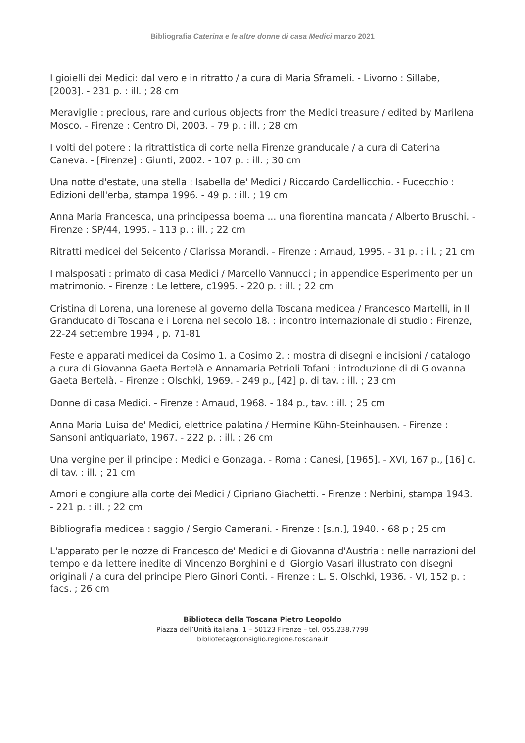Bibliografia Caterina e le altre donne di casa Medici marzo 2021
I gioielli dei Medici: dal vero e in ritratto / a cura di Maria Sframeli. - Livorno : Sillabe, [2003]. - 231 p. : ill. ; 28 cm
Meraviglie : precious, rare and curious objects from the Medici treasure / edited by Marilena Mosco. - Firenze : Centro Di, 2003. - 79 p. : ill. ; 28 cm
I volti del potere : la ritrattistica di corte nella Firenze granducale / a cura di Caterina Caneva. - [Firenze] : Giunti, 2002. - 107 p. : ill. ; 30 cm
Una notte d'estate, una stella : Isabella de' Medici / Riccardo Cardellicchio. - Fucecchio : Edizioni dell'erba, stampa 1996. - 49 p. : ill. ; 19 cm
Anna Maria Francesca, una principessa boema ... una fiorentina mancata / Alberto Bruschi. -Firenze : SP/44, 1995. - 113 p. : ill. ; 22 cm
Ritratti medicei del Seicento / Clarissa Morandi. - Firenze : Arnaud, 1995. - 31 p. : ill. ; 21 cm
I malsposati : primato di casa Medici / Marcello Vannucci ; in appendice Esperimento per un matrimonio. - Firenze : Le lettere, c1995. - 220 p. : ill. ; 22 cm
Cristina di Lorena, una lorenese al governo della Toscana medicea / Francesco Martelli, in Il Granducato di Toscana e i Lorena nel secolo 18. : incontro internazionale di studio : Firenze, 22-24 settembre 1994 , p. 71-81
Feste e apparati medicei da Cosimo 1. a Cosimo 2. : mostra di disegni e incisioni / catalogo a cura di Giovanna Gaeta Bertelà e Annamaria Petrioli Tofani ; introduzione di di Giovanna Gaeta Bertelà. - Firenze : Olschki, 1969. - 249 p., [42] p. di tav. : ill. ; 23 cm
Donne di casa Medici. - Firenze : Arnaud, 1968. - 184 p., tav. : ill. ; 25 cm
Anna Maria Luisa de' Medici, elettrice palatina / Hermine Kühn-Steinhausen. - Firenze : Sansoni antiquariato, 1967. - 222 p. : ill. ; 26 cm
Una vergine per il principe : Medici e Gonzaga. - Roma : Canesi, [1965]. - XVI, 167 p., [16] c. di tav. : ill. ; 21 cm
Amori e congiure alla corte dei Medici / Cipriano Giachetti. - Firenze : Nerbini, stampa 1943. - 221 p. : ill. ; 22 cm
Bibliografia medicea : saggio / Sergio Camerani. - Firenze : [s.n.], 1940. - 68 p ; 25 cm
L'apparato per le nozze di Francesco de' Medici e di Giovanna d'Austria : nelle narrazioni del tempo e da lettere inedite di Vincenzo Borghini e di Giorgio Vasari illustrato con disegni originali / a cura del principe Piero Ginori Conti. - Firenze : L. S. Olschki, 1936. - VI, 152 p. : facs. ; 26 cm
Biblioteca della Toscana Pietro Leopoldo
Piazza dell’Unità italiana, 1 – 50123 Firenze – tel. 055.238.7799
biblioteca@consiglio.regione.toscana.it